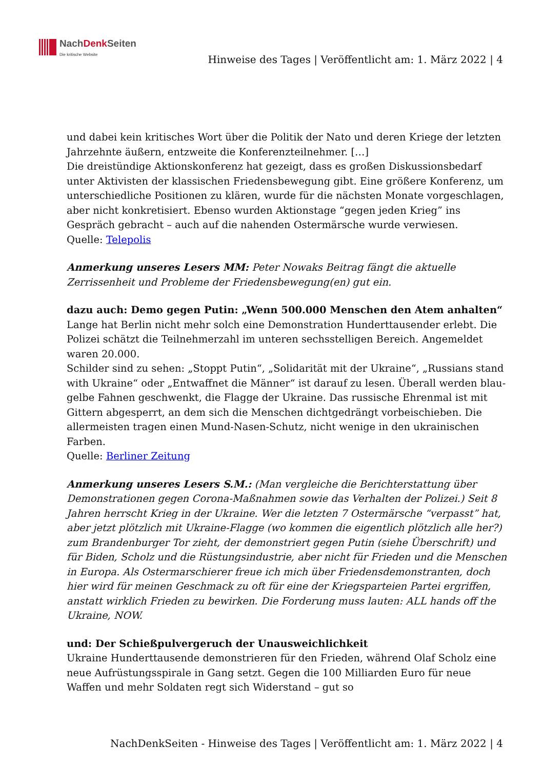NachDenk Seiten
Die kritische Website
Hinweise des Tages | Veröffentlicht am: 1. März 2022 | 4
und dabei kein kritisches Wort über die Politik der Nato und deren Kriege der letzten Jahrzehnte äußern, entzweite die Konferenzteilnehmer. […]
Die dreistündige Aktionskonferenz hat gezeigt, dass es großen Diskussionsbedarf unter Aktivisten der klassischen Friedensbewegung gibt. Eine größere Konferenz, um unterschiedliche Positionen zu klären, wurde für die nächsten Monate vorgeschlagen, aber nicht konkretisiert. Ebenso wurden Aktionstage “gegen jeden Krieg” ins Gespräch gebracht – auch auf die nahenden Ostermärsche wurde verwiesen.
Quelle: Telepolis
Anmerkung unseres Lesers MM: Peter Nowaks Beitrag fängt die aktuelle Zerrissenheit und Probleme der Friedensbewegung(en) gut ein.
dazu auch: Demo gegen Putin: „Wenn 500.000 Menschen den Atem anhalten“
Lange hat Berlin nicht mehr solch eine Demonstration Hunderttausender erlebt. Die Polizei schätzt die Teilnehmerzahl im unteren sechsstelligen Bereich. Angemeldet waren 20.000.
Schilder sind zu sehen: „Stoppt Putin“, „Solidarität mit der Ukraine“, „Russians stand with Ukraine“ oder „Entwaffnet die Männer“ ist darauf zu lesen. Überall werden blau-gelbe Fahnen geschwenkt, die Flagge der Ukraine. Das russische Ehrenmal ist mit Gittern abgesperrt, an dem sich die Menschen dichtgedrängt vorbeischieben. Die allermeisten tragen einen Mund-Nasen-Schutz, nicht wenige in den ukrainischen Farben.
Quelle: Berliner Zeitung
Anmerkung unseres Lesers S.M.: (Man vergleiche die Berichterstattung über Demonstrationen gegen Corona-Maßnahmen sowie das Verhalten der Polizei.) Seit 8 Jahren herrscht Krieg in der Ukraine. Wer die letzten 7 Ostermärsche “verpasst” hat, aber jetzt plötzlich mit Ukraine-Flagge (wo kommen die eigentlich plötzlich alle her?) zum Brandenburger Tor zieht, der demonstriert gegen Putin (siehe Überschrift) und für Biden, Scholz und die Rüstungsindustrie, aber nicht für Frieden und die Menschen in Europa. Als Ostermarschierer freue ich mich über Friedensdemonstranten, doch hier wird für meinen Geschmack zu oft für eine der Kriegsparteien Partei ergriffen, anstatt wirklich Frieden zu bewirken. Die Forderung muss lauten: ALL hands off the Ukraine, NOW.
und: Der Schießpulvergeruch der Unausweichlichkeit
Ukraine Hunderttausende demonstrieren für den Frieden, während Olaf Scholz eine neue Aufrüstungsspirale in Gang setzt. Gegen die 100 Milliarden Euro für neue Waffen und mehr Soldaten regt sich Widerstand – gut so
NachDenkSeiten - Hinweise des Tages | Veröffentlicht am: 1. März 2022 | 4